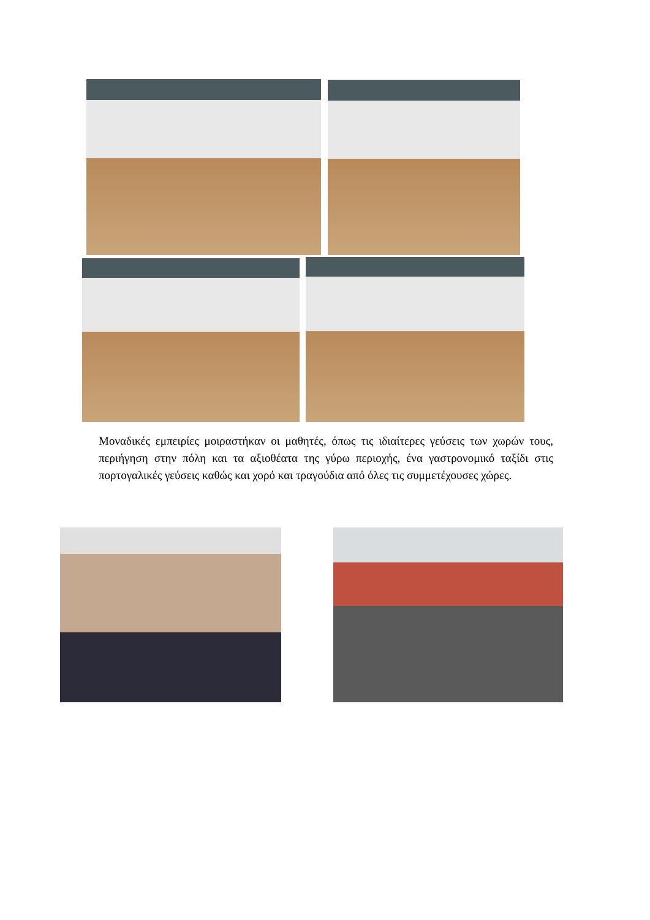Μοναδικές εμπειρίες μοιραστήκαν οι μαθητές, όπως τις ιδιαίτερες γεύσεις των χωρών τους, περιήγηση στην πόλη και τα αξιοθέατα της γύρω περιοχής, ένα γαστρονομικό ταξίδι στις πορτογαλικές γεύσεις καθώς και χορό και τραγούδια από όλες τις συμμετέχουσες χώρες.